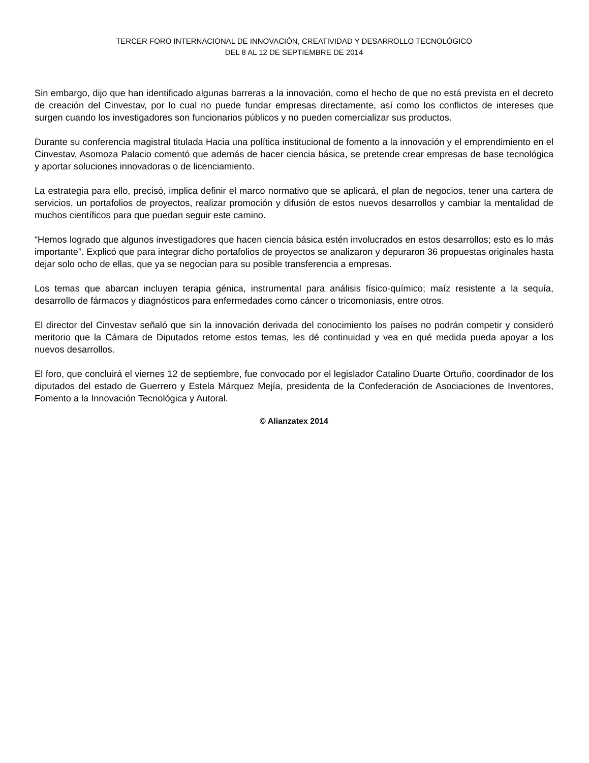TERCER FORO INTERNACIONAL DE INNOVACIÓN, CREATIVIDAD Y DESARROLLO TECNOLÓGICO
DEL 8 AL 12 DE SEPTIEMBRE DE 2014
Sin embargo, dijo que han identificado algunas barreras a la innovación, como el hecho de que no está prevista en el decreto de creación del Cinvestav, por lo cual no puede fundar empresas directamente, así como los conflictos de intereses que surgen cuando los investigadores son funcionarios públicos y no pueden comercializar sus productos.
Durante su conferencia magistral titulada Hacia una política institucional de fomento a la innovación y el emprendimiento en el Cinvestav, Asomoza Palacio comentó que además de hacer ciencia básica, se pretende crear empresas de base tecnológica y aportar soluciones innovadoras o de licenciamiento.
La estrategia para ello, precisó, implica definir el marco normativo que se aplicará, el plan de negocios, tener una cartera de servicios, un portafolios de proyectos, realizar promoción y difusión de estos nuevos desarrollos y cambiar la mentalidad de muchos científicos para que puedan seguir este camino.
“Hemos logrado que algunos investigadores que hacen ciencia básica estén involucrados en estos desarrollos; esto es lo más importante”. Explicó que para integrar dicho portafolios de proyectos se analizaron y depuraron 36 propuestas originales hasta dejar solo ocho de ellas, que ya se negocian para su posible transferencia a empresas.
Los temas que abarcan incluyen terapia génica, instrumental para análisis físico-químico; maíz resistente a la sequía, desarrollo de fármacos y diagnósticos para enfermedades como cáncer o tricomoniasis, entre otros.
El director del Cinvestav señaló que sin la innovación derivada del conocimiento los países no podrán competir y consideró meritorio que la Cámara de Diputados retome estos temas, les dé continuidad y vea en qué medida pueda apoyar a los nuevos desarrollos.
El foro, que concluirá el viernes 12 de septiembre, fue convocado por el legislador Catalino Duarte Ortuño, coordinador de los diputados del estado de Guerrero y Estela Márquez Mejía, presidenta de la Confederación de Asociaciones de Inventores, Fomento a la Innovación Tecnológica y Autoral.
© Alianzatex 2014